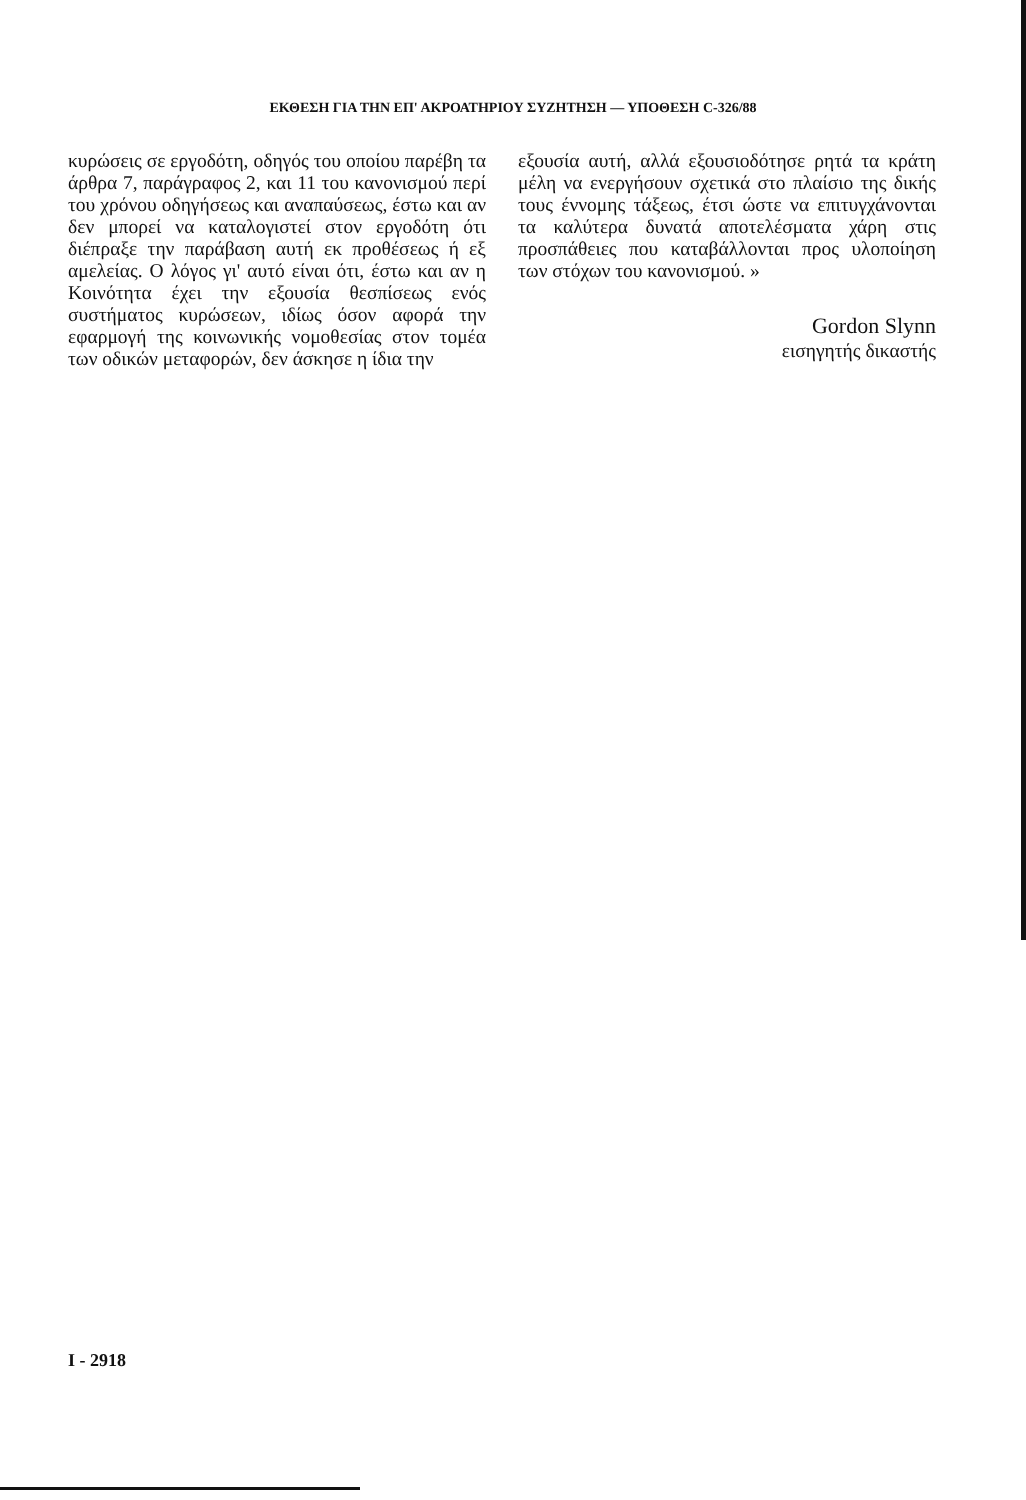ΕΚΘΕΣΗ ΓΙΑ ΤΗΝ ΕΠ' ΑΚΡΟΑΤΗΡΙΟΥ ΣΥΖΗΤΗΣΗ — ΥΠΟΘΕΣΗ C-326/88
κυρώσεις σε εργοδότη, οδηγός του οποίου παρέβη τα άρθρα 7, παράγραφος 2, και 11 του κανονισμού περί του χρόνου οδηγήσεως και αναπαύσεως, έστω και αν δεν μπορεί να καταλογιστεί στον εργοδότη ότι διέπραξε την παράβαση αυτή εκ προθέσεως ή εξ αμελείας. Ο λόγος γι' αυτό είναι ότι, έστω και αν η Κοινότητα έχει την εξουσία θεσπίσεως ενός συστήματος κυρώσεων, ιδίως όσον αφορά την εφαρμογή της κοινωνικής νομοθεσίας στον τομέα των οδικών μεταφορών, δεν άσκησε η ίδια την
εξουσία αυτή, αλλά εξουσιοδότησε ρητά τα κράτη μέλη να ενεργήσουν σχετικά στο πλαίσιο της δικής τους έννομης τάξεως, έτσι ώστε να επιτυγχάνονται τα καλύτερα δυνατά αποτελέσματα χάρη στις προσπάθειες που καταβάλλονται προς υλοποίηση των στόχων του κανονισμού. »
Gordon Slynn
εισηγητής δικαστής
I - 2918